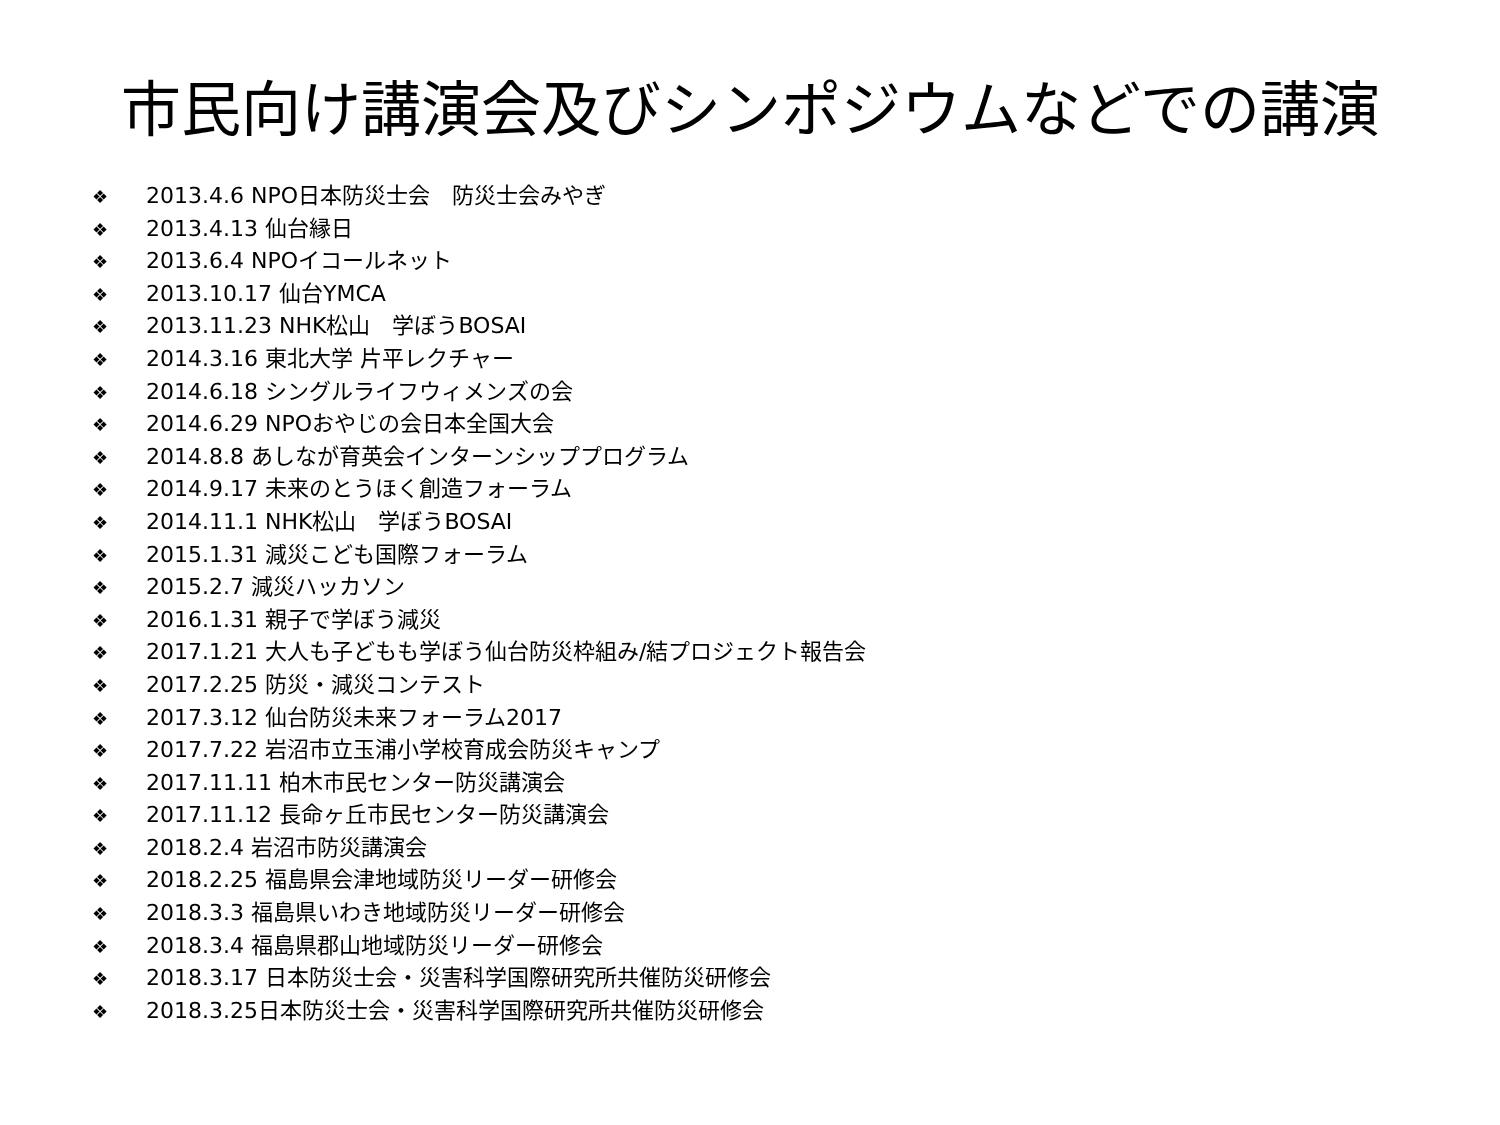市民向け講演会及びシンポジウムなどでの講演
❖ 2013.4.6 NPO日本防災士会　防災士会みやぎ
❖ 2013.4.13 仙台縁日
❖ 2013.6.4 NPOイコールネット
❖ 2013.10.17 仙台YMCA
❖ 2013.11.23 NHK松山　学ぼうBOSAI
❖ 2014.3.16 東北大学 片平レクチャー
❖ 2014.6.18 シングルライフウィメンズの会
❖ 2014.6.29 NPOおやじの会日本全国大会
❖ 2014.8.8 あしなが育英会インターンシッププログラム
❖ 2014.9.17 未来のとうほく創造フォーラム
❖ 2014.11.1 NHK松山　学ぼうBOSAI
❖ 2015.1.31 減災こども国際フォーラム
❖ 2015.2.7 減災ハッカソン
❖ 2016.1.31 親子で学ぼう減災
❖ 2017.1.21 大人も子どもも学ぼう仙台防災枠組み/結プロジェクト報告会
❖ 2017.2.25 防災・減災コンテスト
❖ 2017.3.12 仙台防災未来フォーラム2017
❖ 2017.7.22 岩沼市立玉浦小学校育成会防災キャンプ
❖ 2017.11.11 柏木市民センター防災講演会
❖ 2017.11.12 長命ヶ丘市民センター防災講演会
❖ 2018.2.4 岩沼市防災講演会
❖ 2018.2.25 福島県会津地域防災リーダー研修会
❖ 2018.3.3 福島県いわき地域防災リーダー研修会
❖ 2018.3.4 福島県郡山地域防災リーダー研修会
❖ 2018.3.17 日本防災士会・災害科学国際研究所共催防災研修会
❖ 2018.3.25日本防災士会・災害科学国際研究所共催防災研修会